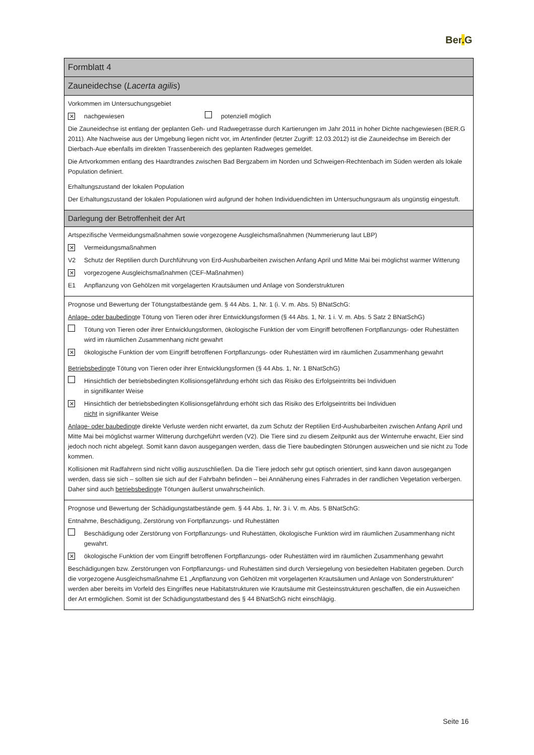Ber. G
| Formblatt 4 |
| Zauneidechse ( Lacerta agilis ) |
| Vorkommen im Untersuchungsgebiet ✕ nachgewiesen potenziell möglich Die Zauneidechse ist entlang der geplanten Geh- und Radwegetrasse durch Kartierungen im Jahr 2011 in hoher Dichte nachgewiesen (BER.G 2011). Alte Nachweise aus der Umgebung liegen nicht vor, im Artenfinder (letzter Zugriff: 12.03.2012) ist die Zauneidechse im Bereich der Dierbach-Aue ebenfalls im direkten Trassenbereich des geplanten Radweges gemeldet. Die Artvorkommen entlang des Haardtrandes zwischen Bad Bergzabern im Norden und Schweigen-Rechtenbach im Süden werden als lokale Population definiert. Erhaltungszustand der lokalen Population Der Erhaltungszustand der lokalen Populationen wird aufgrund der hohen Individuendichten im Untersuchungsraum als ungünstig eingestuft. |
| Darlegung der Betroffenheit der Art |
| Artspezifische Vermeidungsmaßnahmen sowie vorgezogene Ausgleichsmaßnahmen (Nummerierung laut LBP) ✕ Vermeidungsmaßnahmen V2 Schutz der Reptilien durch Durchführung von Erd-Aushubarbeiten zwischen Anfang April und Mitte Mai bei möglichst warmer Witterung ✕ vorgezogene Ausgleichsmaßnahmen (CEF-Maßnahmen) E1 Anpflanzung von Gehölzen mit vorgelagerten Krautsäumen und Anlage von Sonderstrukturen |
| Prognose und Bewertung der Tötungstatbestände gem. § 44 Abs. 1, Nr. 1 (i. V. m. Abs. 5) BNatSchG: Anlage- oder baubedingt e Tötung von Tieren oder ihrer Entwicklungsformen (§ 44 Abs. 1, Nr. 1 i. V. m. Abs. 5 Satz 2 BNatSchG) Tötung von Tieren oder ihrer Entwicklungsformen, ökologische Funktion der vom Eingriff betroffenen Fortpflanzungs- oder Ruhestätten wird im räumlichen Zusammenhang nicht gewahrt ✕ ökologische Funktion der vom Eingriff betroffenen Fortpflanzungs- oder Ruhestätten wird im räumlichen Zusammenhang gewahrt Betriebsbedingt e Tötung von Tieren oder ihrer Entwicklungsformen (§ 44 Abs. 1, Nr. 1 BNatSchG) Hinsichtlich der betriebsbedingten Kollisionsgefährdung erhöht sich das Risiko des Erfolgseintritts bei Individuen in signifikanter Weise ✕ Hinsichtlich der betriebsbedingten Kollisionsgefährdung erhöht sich das Risiko des Erfolgseintritts bei Individuen nicht in signifikanter Weise Anlage- oder baubedingt e direkte Verluste werden nicht erwartet, da zum Schutz der Reptilien Erd-Aushubarbeiten zwischen Anfang April und Mitte Mai bei möglichst warmer Witterung durchgeführt werden (V2). Die Tiere sind zu diesem Zeitpunkt aus der Winterruhe erwacht, Eier sind jedoch noch nicht abgelegt. Somit kann davon ausgegangen werden, dass die Tiere baubedingten Störungen ausweichen und sie nicht zu Tode kommen. Kollisionen mit Radfahrern sind nicht völlig auszuschließen. Da die Tiere jedoch sehr gut optisch orientiert, sind kann davon ausgegangen werden, dass sie sich – sollten sie sich auf der Fahrbahn befinden – bei Annäherung eines Fahrrades in der randlichen Vegetation verbergen. Daher sind auch betriebsbedingt e Tötungen äußerst unwahrscheinlich. |
| Prognose und Bewertung der Schädigungstatbestände gem. § 44 Abs. 1, Nr. 3 i. V. m. Abs. 5 BNatSchG: Entnahme, Beschädigung, Zerstörung von Fortpflanzungs- und Ruhestätten Beschädigung oder Zerstörung von Fortpflanzungs- und Ruhestätten, ökologische Funktion wird im räumlichen Zusammenhang nicht gewahrt. ✕ ökologische Funktion der vom Eingriff betroffenen Fortpflanzungs- oder Ruhestätten wird im räumlichen Zusammenhang gewahrt Beschädigungen bzw. Zerstörungen von Fortpflanzungs- und Ruhestätten sind durch Versiegelung von besiedelten Habitaten gegeben. Durch die vorgezogene Ausgleichsmaßnahme E1 „Anpflanzung von Gehölzen mit vorgelagerten Krautsäumen und Anlage von Sonderstrukturen“ werden aber bereits im Vorfeld des Eingriffes neue Habitatstrukturen wie Krautsäume mit Gesteinsstrukturen geschaffen, die ein Ausweichen der Art ermöglichen. Somit ist der Schädigungstatbestand des § 44 BNatSchG nicht einschlägig. |
Seite 16